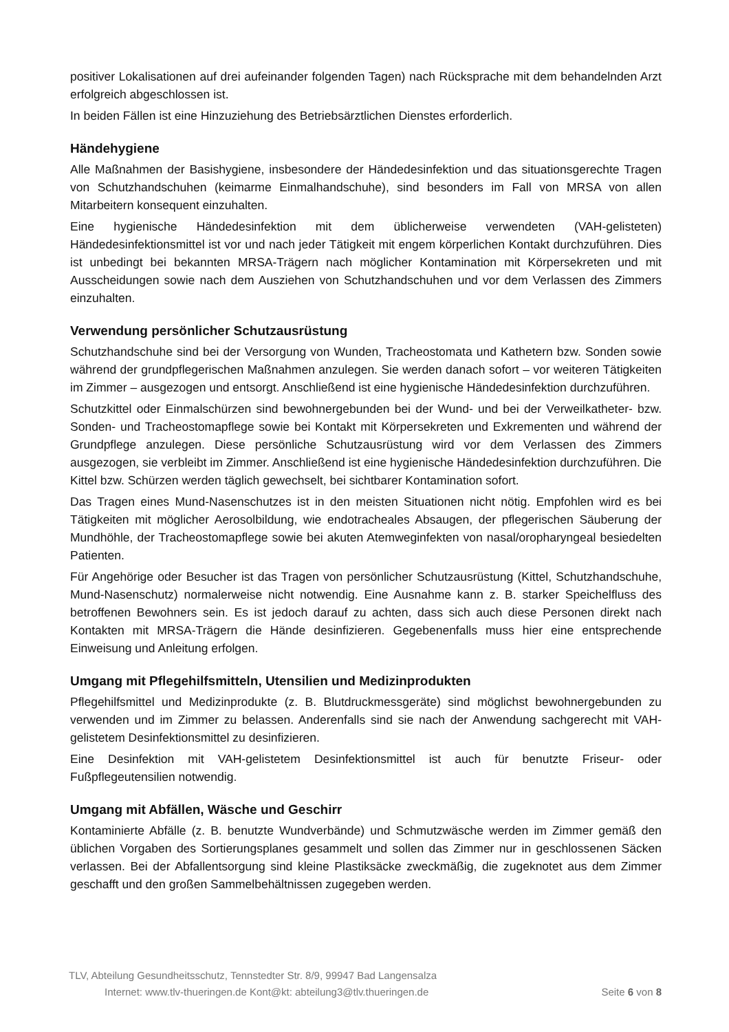positiver Lokalisationen auf drei aufeinander folgenden Tagen) nach Rücksprache mit dem behandelnden Arzt erfolgreich abgeschlossen ist.
In beiden Fällen ist eine Hinzuziehung des Betriebsärztlichen Dienstes erforderlich.
Händehygiene
Alle Maßnahmen der Basishygiene, insbesondere der Händedesinfektion und das situationsgerechte Tragen von Schutzhandschuhen (keimarme Einmalhandschuhe), sind besonders im Fall von MRSA von allen Mitarbeitern konsequent einzuhalten.
Eine hygienische Händedesinfektion mit dem üblicherweise verwendeten (VAH-gelisteten) Händedesinfektionsmittel ist vor und nach jeder Tätigkeit mit engem körperlichen Kontakt durchzuführen. Dies ist unbedingt bei bekannten MRSA-Trägern nach möglicher Kontamination mit Körpersekreten und mit Ausscheidungen sowie nach dem Ausziehen von Schutzhandschuhen und vor dem Verlassen des Zimmers einzuhalten.
Verwendung persönlicher Schutzausrüstung
Schutzhandschuhe sind bei der Versorgung von Wunden, Tracheostomata und Kathetern bzw. Sonden sowie während der grundpflegerischen Maßnahmen anzulegen. Sie werden danach sofort – vor weiteren Tätigkeiten im Zimmer – ausgezogen und entsorgt. Anschließend ist eine hygienische Händedesinfektion durchzuführen.
Schutzkittel oder Einmalschürzen sind bewohnergebunden bei der Wund- und bei der Verweilkatheter- bzw. Sonden- und Tracheostomapflege sowie bei Kontakt mit Körpersekreten und Exkrementen und während der Grundpflege anzulegen. Diese persönliche Schutzausrüstung wird vor dem Verlassen des Zimmers ausgezogen, sie verbleibt im Zimmer. Anschließend ist eine hygienische Händedesinfektion durchzuführen. Die Kittel bzw. Schürzen werden täglich gewechselt, bei sichtbarer Kontamination sofort.
Das Tragen eines Mund-Nasenschutzes ist in den meisten Situationen nicht nötig. Empfohlen wird es bei Tätigkeiten mit möglicher Aerosolbildung, wie endotracheales Absaugen, der pflegerischen Säuberung der Mundhöhle, der Tracheostomapflege sowie bei akuten Atemweginfekten von nasal/oropharyngeal besiedelten Patienten.
Für Angehörige oder Besucher ist das Tragen von persönlicher Schutzausrüstung (Kittel, Schutzhandschuhe, Mund-Nasenschutz) normalerweise nicht notwendig. Eine Ausnahme kann z. B. starker Speichelfluss des betroffenen Bewohners sein. Es ist jedoch darauf zu achten, dass sich auch diese Personen direkt nach Kontakten mit MRSA-Trägern die Hände desinfizieren. Gegebenenfalls muss hier eine entsprechende Einweisung und Anleitung erfolgen.
Umgang mit Pflegehilfsmitteln, Utensilien und Medizinprodukten
Pflegehilfsmittel und Medizinprodukte (z. B. Blutdruckmessgeräte) sind möglichst bewohnergebunden zu verwenden und im Zimmer zu belassen. Anderenfalls sind sie nach der Anwendung sachgerecht mit VAH-gelistetem Desinfektionsmittel zu desinfizieren.
Eine Desinfektion mit VAH-gelistetem Desinfektionsmittel ist auch für benutzte Friseur- oder Fußpflegeutensilien notwendig.
Umgang mit Abfällen, Wäsche und Geschirr
Kontaminierte Abfälle (z. B. benutzte Wundverbände) und Schmutzwäsche werden im Zimmer gemäß den üblichen Vorgaben des Sortierungsplanes gesammelt und sollen das Zimmer nur in geschlossenen Säcken verlassen. Bei der Abfallentsorgung sind kleine Plastiksäcke zweckmäßig, die zugeknotet aus dem Zimmer geschafft und den großen Sammelbehältnissen zugegeben werden.
TLV, Abteilung Gesundheitsschutz, Tennstedter Str. 8/9, 99947 Bad Langensalza
Internet: www.tlv-thueringen.de Kont@kt: abteilung3@tlv.thueringen.de Seite 6 von 8